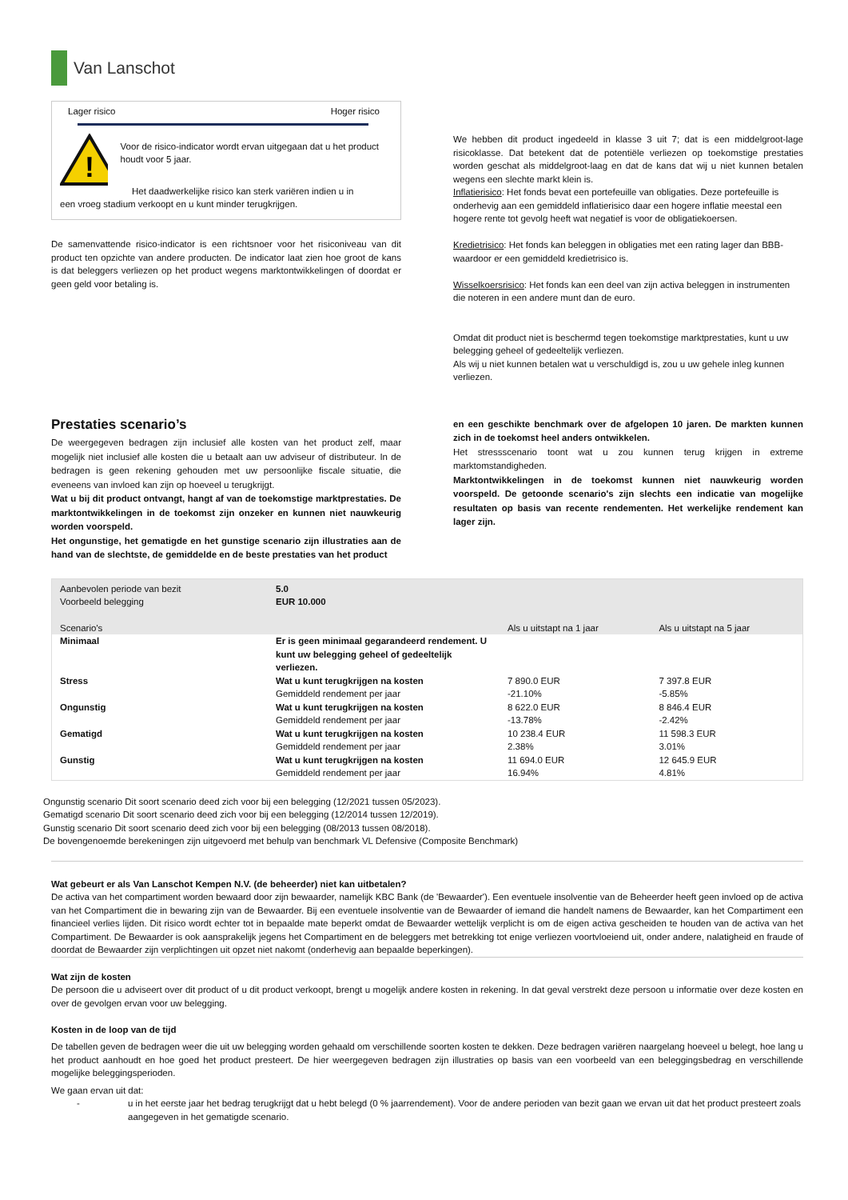Van Lanschot
Lager risico Hoger risico
!
Voor de risico-indicator wordt ervan uitgegaan dat u het product houdt voor 5 jaar.
Het daadwerkelijke risico kan sterk variëren indien u in
een vroeg stadium verkoopt en u kunt minder terugkrijgen.
De samenvattende risico-indicator is een richtsnoer voor het risiconiveau van dit product ten opzichte van andere producten. De indicator laat zien hoe groot de kans is dat beleggers verliezen op het product wegens marktontwikkelingen of doordat er geen geld voor betaling is.
We hebben dit product ingedeeld in klasse 3 uit 7; dat is een middelgroot-lage risicoklasse. Dat betekent dat de potentiële verliezen op toekomstige prestaties worden geschat als middelgroot-laag en dat de kans dat wij u niet kunnen betalen wegens een slechte markt klein is.
Inflatierisico: Het fonds bevat een portefeuille van obligaties. Deze portefeuille is onderhevig aan een gemiddeld inflatierisico daar een hogere inflatie meestal een hogere rente tot gevolg heeft wat negatief is voor de obligatiekoersen.
Kredietrisico: Het fonds kan beleggen in obligaties met een rating lager dan BBB- waardoor er een gemiddeld kredietrisico is.
Wisselkoersrisico: Het fonds kan een deel van zijn activa beleggen in instrumenten die noteren in een andere munt dan de euro.
Omdat dit product niet is beschermd tegen toekomstige marktprestaties, kunt u uw belegging geheel of gedeeltelijk verliezen.
Als wij u niet kunnen betalen wat u verschuldigd is, zou u uw gehele inleg kunnen verliezen.
Prestaties scenario’s
De weergegeven bedragen zijn inclusief alle kosten van het product zelf, maar mogelijk niet inclusief alle kosten die u betaalt aan uw adviseur of distributeur. In de bedragen is geen rekening gehouden met uw persoonlijke fiscale situatie, die eveneens van invloed kan zijn op hoeveel u terugkrijgt.
Wat u bij dit product ontvangt, hangt af van de toekomstige marktprestaties. De marktontwikkelingen in de toekomst zijn onzeker en kunnen niet nauwkeurig worden voorspeld.
Het ongunstige, het gematigde en het gunstige scenario zijn illustraties aan de hand van de slechtste, de gemiddelde en de beste prestaties van het product
en een geschikte benchmark over de afgelopen 10 jaren. De markten kunnen zich in de toekomst heel anders ontwikkelen.
Het stressscenario toont wat u zou kunnen terug krijgen in extreme marktomstandigheden.
Marktontwikkelingen in de toekomst kunnen niet nauwkeurig worden voorspeld. De getoonde scenario's zijn slechts een indicatie van mogelijke resultaten op basis van recente rendementen. Het werkelijke rendement kan lager zijn.
| Aanbevolen periode van bezit | 5.0 | | |
| Voorbeeld belegging | EUR 10.000 | | |
| Scenario's | | Als u uitstapt na 1 jaar | Als u uitstapt na 5 jaar |
| Minimaal | Er is geen minimaal gegarandeerd rendement. U kunt uw belegging geheel of gedeeltelijk verliezen. | | |
| Stress | Wat u kunt terugkrijgen na kosten | 7 890.0 EUR | 7 397.8 EUR |
| | Gemiddeld rendement per jaar | -21.10% | -5.85% |
| Ongunstig | Wat u kunt terugkrijgen na kosten | 8 622.0 EUR | 8 846.4 EUR |
| | Gemiddeld rendement per jaar | -13.78% | -2.42% |
| Gematigd | Wat u kunt terugkrijgen na kosten | 10 238.4 EUR | 11 598.3 EUR |
| | Gemiddeld rendement per jaar | 2.38% | 3.01% |
| Gunstig | Wat u kunt terugkrijgen na kosten | 11 694.0 EUR | 12 645.9 EUR |
| | Gemiddeld rendement per jaar | 16.94% | 4.81% |
Ongunstig scenario Dit soort scenario deed zich voor bij een belegging (12/2021 tussen 05/2023).
Gematigd scenario Dit soort scenario deed zich voor bij een belegging (12/2014 tussen 12/2019).
Gunstig scenario Dit soort scenario deed zich voor bij een belegging (08/2013 tussen 08/2018).
De bovengenoemde berekeningen zijn uitgevoerd met behulp van benchmark VL Defensive (Composite Benchmark)
Wat gebeurt er als Van Lanschot Kempen N.V. (de beheerder) niet kan uitbetalen?
De activa van het compartiment worden bewaard door zijn bewaarder, namelijk KBC Bank (de 'Bewaarder'). Een eventuele insolventie van de Beheerder heeft geen invloed op de activa van het Compartiment die in bewaring zijn van de Bewaarder. Bij een eventuele insolventie van de Bewaarder of iemand die handelt namens de Bewaarder, kan het Compartiment een financieel verlies lijden. Dit risico wordt echter tot in bepaalde mate beperkt omdat de Bewaarder wettelijk verplicht is om de eigen activa gescheiden te houden van de activa van het Compartiment. De Bewaarder is ook aansprakelijk jegens het Compartiment en de beleggers met betrekking tot enige verliezen voortvloeiend uit, onder andere, nalatigheid en fraude of doordat de Bewaarder zijn verplichtingen uit opzet niet nakomt (onderhevig aan bepaalde beperkingen).
Wat zijn de kosten
De persoon die u adviseert over dit product of u dit product verkoopt, brengt u mogelijk andere kosten in rekening. In dat geval verstrekt deze persoon u informatie over deze kosten en over de gevolgen ervan voor uw belegging.
Kosten in de loop van de tijd
De tabellen geven de bedragen weer die uit uw belegging worden gehaald om verschillende soorten kosten te dekken. Deze bedragen variëren naargelang hoeveel u belegt, hoe lang u het product aanhoudt en hoe goed het product presteert. De hier weergegeven bedragen zijn illustraties op basis van een voorbeeld van een beleggingsbedrag en verschillende mogelijke beleggingsperioden.
We gaan ervan uit dat:
- u in het eerste jaar het bedrag terugkrijgt dat u hebt belegd (0 % jaarrendement). Voor de andere perioden van bezit gaan we ervan uit dat het product presteert zoals aangegeven in het gematigde scenario.